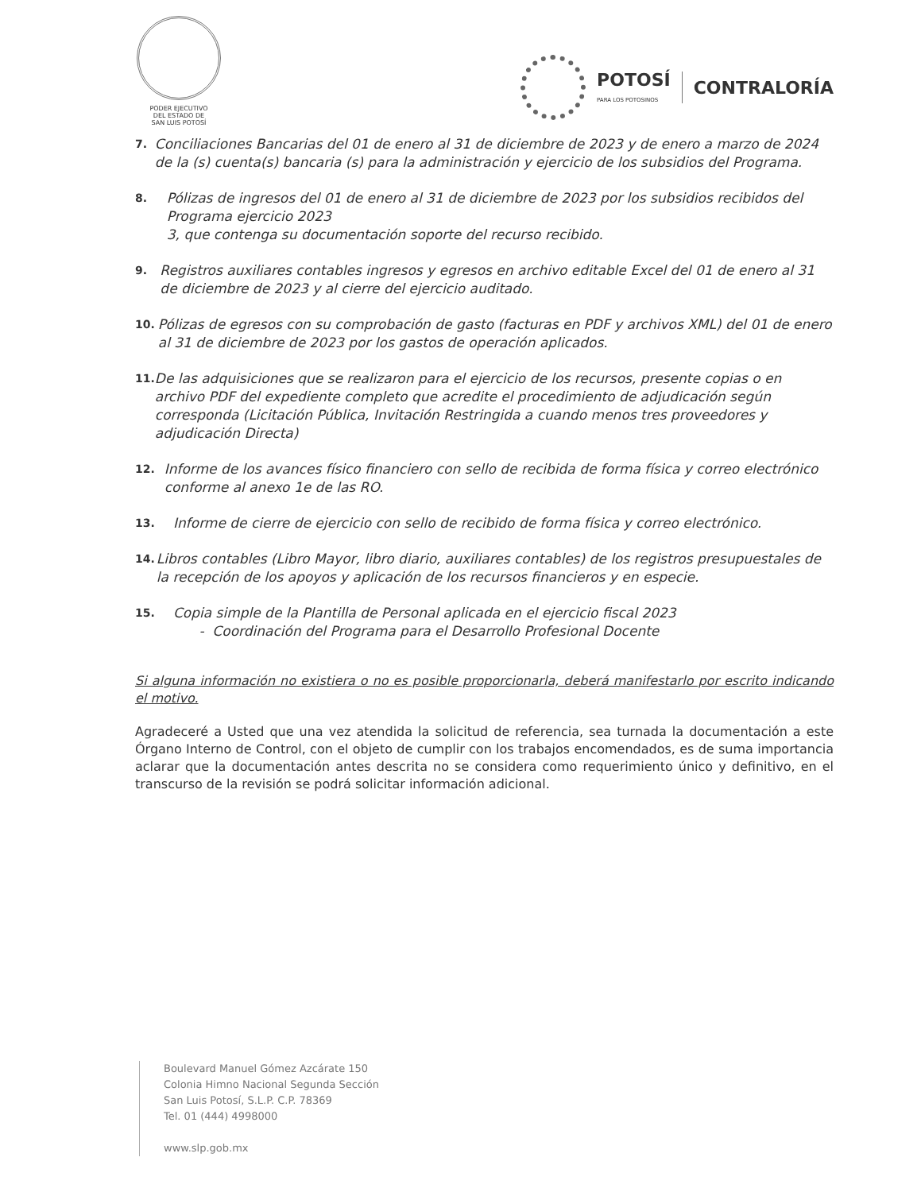PODER EJECUTIVO
DEL ESTADO DE
SAN LUIS POTOSÍ
POTOSÍ
PARA LOS POTOSINOS
CONTRALORÍA
7. Conciliaciones Bancarias del 01 de enero al 31 de diciembre de 2023 y de enero a marzo de 2024 de la (s) cuenta(s) bancaria (s) para la administración y ejercicio de los subsidios del Programa.
8. Pólizas de ingresos del 01 de enero al 31 de diciembre de 2023 por los subsidios recibidos del Programa ejercicio 2023
3, que contenga su documentación soporte del recurso recibido.
9. Registros auxiliares contables ingresos y egresos en archivo editable Excel del 01 de enero al 31 de diciembre de 2023 y al cierre del ejercicio auditado.
10. Pólizas de egresos con su comprobación de gasto (facturas en PDF y archivos XML) del 01 de enero al 31 de diciembre de 2023 por los gastos de operación aplicados.
11. De las adquisiciones que se realizaron para el ejercicio de los recursos, presente copias o en archivo PDF del expediente completo que acredite el procedimiento de adjudicación según corresponda (Licitación Pública, Invitación Restringida a cuando menos tres proveedores y adjudicación Directa)
12. Informe de los avances físico financiero con sello de recibida de forma física y correo electrónico conforme al anexo 1e de las RO.
13. Informe de cierre de ejercicio con sello de recibido de forma física y correo electrónico.
14. Libros contables (Libro Mayor, libro diario, auxiliares contables) de los registros presupuestales de la recepción de los apoyos y aplicación de los recursos financieros y en especie.
15. Copia simple de la Plantilla de Personal aplicada en el ejercicio fiscal 2023
- Coordinación del Programa para el Desarrollo Profesional Docente
Si alguna información no existiera o no es posible proporcionarla, deberá manifestarlo por escrito indicando el motivo.
Agradeceré a Usted que una vez atendida la solicitud de referencia, sea turnada la documentación a este Órgano Interno de Control, con el objeto de cumplir con los trabajos encomendados, es de suma importancia aclarar que la documentación antes descrita no se considera como requerimiento único y definitivo, en el transcurso de la revisión se podrá solicitar información adicional.
Boulevard Manuel Gómez Azcárate 150
Colonia Himno Nacional Segunda Sección
San Luis Potosí, S.L.P. C.P. 78369
Tel. 01 (444) 4998000
www.slp.gob.mx